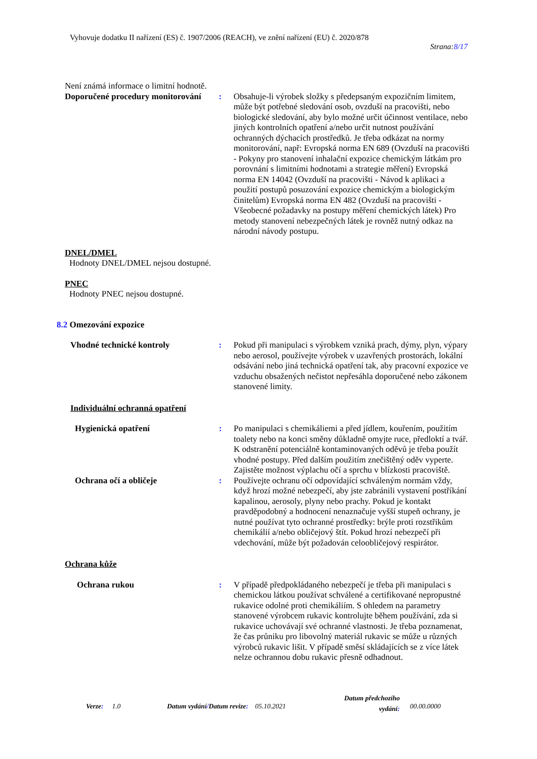Vyhovuje dodatku II nařízení (ES) č. 1907/2006 (REACH), ve znění nařízení (EU) č. 2020/878
Strana:8/17
Není známá informace o limitní hodnotě.
Doporučené procedury monitorování
: Obsahuje-li výrobek složky s předepsaným expozičním limitem, může být potřebné sledování osob, ovzduší na pracovišti, nebo biologické sledování, aby bylo možné určit účinnost ventilace, nebo jiných kontrolních opatření a/nebo určit nutnost používání ochranných dýchacích prostředků. Je třeba odkázat na normy monitorování, např: Evropská norma EN 689 (Ovzduší na pracovišti - Pokyny pro stanovení inhalační expozice chemickým látkám pro porovnání s limitními hodnotami a strategie měření) Evropská norma EN 14042 (Ovzduší na pracovišti - Návod k aplikaci a použití postupů posuzování expozice chemickým a biologickým činitelům) Evropská norma EN 482 (Ovzduší na pracovišti - Všeobecné požadavky na postupy měření chemických látek) Pro metody stanovení nebezpečných látek je rovněž nutný odkaz na národní návody postupu.
DNEL/DMEL
Hodnoty DNEL/DMEL nejsou dostupné.
PNEC
Hodnoty PNEC nejsou dostupné.
8.2 Omezování expozice
Vhodné technické kontroly : Pokud při manipulaci s výrobkem vzniká prach, dýmy, plyn, výpary nebo aerosol, používejte výrobek v uzavřených prostorách, lokální odsávání nebo jiná technická opatření tak, aby pracovní expozice ve vzduchu obsažených nečistot nepřesáhla doporučené nebo zákonem stanovené limity.
Individuální ochranná opatření
Hygienická opatření : Po manipulaci s chemikáliemi a před jídlem, kouřením, použitím toalety nebo na konci směny důkladně omyjte ruce, předloktí a tvář. K odstranění potenciálně kontaminovaných oděvů je třeba použít vhodné postupy. Před dalším použitím znečištěný oděv vyperte. Zajistěte možnost výplachu očí a sprchu v blízkosti pracoviště.
Ochrana očí a obličeje : Používejte ochranu očí odpovídající schváleným normám vždy, když hrozí možné nebezpečí, aby jste zabránili vystavení postříkání kapalinou, aerosoly, plyny nebo prachy. Pokud je kontakt pravděpodobný a hodnocení nenaznačuje vyšší stupeň ochrany, je nutné používat tyto ochranné prostředky: brýle proti rozstřikům chemikálií a/nebo obličejový štít. Pokud hrozí nebezpečí při vdechování, může být požadován celoobličejový respirátor.
Ochrana kůže
Ochrana rukou : V případě předpokládaného nebezpečí je třeba při manipulaci s chemickou látkou používat schválené a certifikované nepropustné rukavice odolné proti chemikáliím. S ohledem na parametry stanovené výrobcem rukavic kontrolujte během používání, zda si rukavice uchovávají své ochranné vlastnosti. Je třeba poznamenat, že čas průniku pro libovolný materiál rukavic se může u různých výrobců rukavic lišit. V případě směsí skládajících se z více látek nelze ochrannou dobu rukavic přesně odhadnout.
Verze: 1.0 Datum vydání/Datum revize: 05.10.2021
Datum předchozího
vydání:
00.00.0000